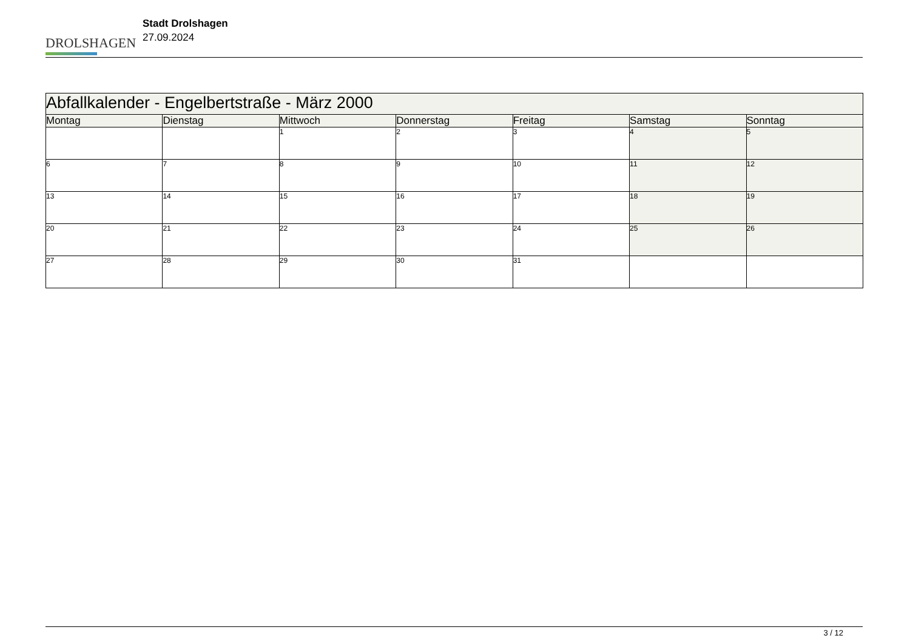DROLSHAGEN
Stadt Drolshagen
27.09.2024
| Abfallkalender - Engelbertstraße - März 2000 | | | | | | |
| Montag | Dienstag | Mittwoch | Donnerstag | Freitag | Samstag | Sonntag |
| | | 1 | 2 | 3 | 4 | 5 |
| 6 | 7 | 8 | 9 | 10 | 11 | 12 |
| 13 | 14 | 15 | 16 | 17 | 18 | 19 |
| 20 | 21 | 22 | 23 | 24 | 25 | 26 |
| 27 | 28 | 29 | 30 | 31 | | |
3 / 12